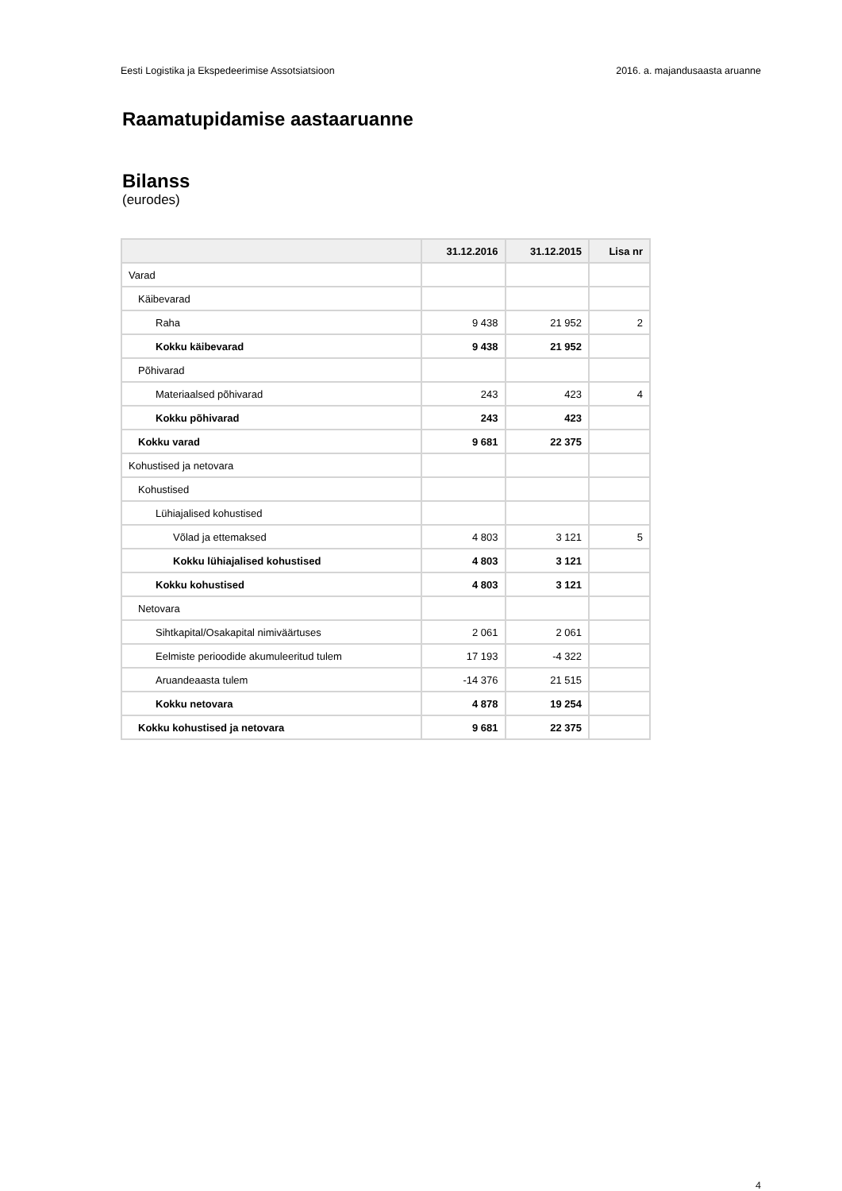Eesti Logistika ja Ekspedeerimise Assotsiatsioon 2016. a. majandusaasta aruanne
Raamatupidamise aastaaruanne
Bilanss
(eurodes)
| | 31.12.2016 | 31.12.2015 | Lisa nr |
| --- | --- | --- | --- |
| Varad | | | |
| Käibevarad | | | |
| Raha | 9 438 | 21 952 | 2 |
| Kokku käibevarad | 9 438 | 21 952 | |
| Põhivarad | | | |
| Materiaalsed põhivarad | 243 | 423 | 4 |
| Kokku põhivarad | 243 | 423 | |
| Kokku varad | 9 681 | 22 375 | |
| Kohustised ja netovara | | | |
| Kohustised | | | |
| Lühiajalised kohustised | | | |
| Võlad ja ettemaksed | 4 803 | 3 121 | 5 |
| Kokku lühiajalised kohustised | 4 803 | 3 121 | |
| Kokku kohustised | 4 803 | 3 121 | |
| Netovara | | | |
| Sihtkapital/Osakapital nimiväärtuses | 2 061 | 2 061 | |
| Eelmiste perioodide akumuleeritud tulem | 17 193 | -4 322 | |
| Aruandeaasta tulem | -14 376 | 21 515 | |
| Kokku netovara | 4 878 | 19 254 | |
| Kokku kohustised ja netovara | 9 681 | 22 375 | |
4